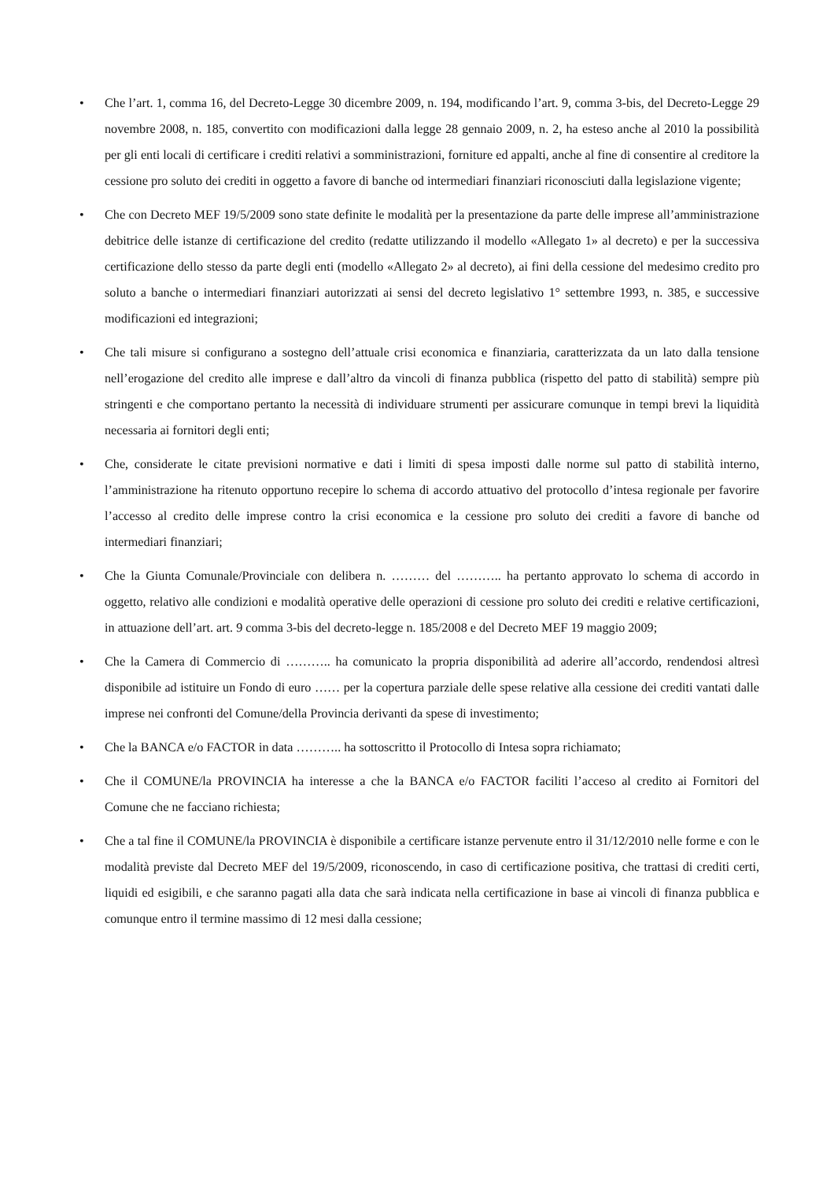• Che l’art. 1, comma 16, del Decreto-Legge 30 dicembre 2009, n. 194, modificando l’art. 9, comma 3-bis, del Decreto-Legge 29 novembre 2008, n. 185, convertito con modificazioni dalla legge 28 gennaio 2009, n. 2, ha esteso anche al 2010 la possibilità per gli enti locali di certificare i crediti relativi a somministrazioni, forniture ed appalti, anche al fine di consentire al creditore la cessione pro soluto dei crediti in oggetto a favore di banche od intermediari finanziari riconosciuti dalla legislazione vigente;
• Che con Decreto MEF 19/5/2009 sono state definite le modalità per la presentazione da parte delle imprese all’amministrazione debitrice delle istanze di certificazione del credito (redatte utilizzando il modello «Allegato 1» al decreto) e per la successiva certificazione dello stesso da parte degli enti (modello «Allegato 2» al decreto), ai fini della cessione del medesimo credito pro soluto a banche o intermediari finanziari autorizzati ai sensi del decreto legislativo 1° settembre 1993, n. 385, e successive modificazioni ed integrazioni;
• Che tali misure si configurano a sostegno dell’attuale crisi economica e finanziaria, caratterizzata da un lato dalla tensione nell’erogazione del credito alle imprese e dall’altro da vincoli di finanza pubblica (rispetto del patto di stabilità) sempre più stringenti e che comportano pertanto la necessità di individuare strumenti per assicurare comunque in tempi brevi la liquidità necessaria ai fornitori degli enti;
• Che, considerate le citate previsioni normative e dati i limiti di spesa imposti dalle norme sul patto di stabilità interno, l’amministrazione ha ritenuto opportuno recepire lo schema di accordo attuativo del protocollo d’intesa regionale per favorire l’accesso al credito delle imprese contro la crisi economica e la cessione pro soluto dei crediti a favore di banche od intermediari finanziari;
• Che la Giunta Comunale/Provinciale con delibera n. ……… del ……….. ha pertanto approvato lo schema di accordo in oggetto, relativo alle condizioni e modalità operative delle operazioni di cessione pro soluto dei crediti e relative certificazioni, in attuazione dell’art. art. 9 comma 3-bis del decreto-legge n. 185/2008 e del Decreto MEF 19 maggio 2009;
• Che la Camera di Commercio di ……….. ha comunicato la propria disponibilità ad aderire all’accordo, rendendosi altresì disponibile ad istituire un Fondo di euro …… per la copertura parziale delle spese relative alla cessione dei crediti vantati dalle imprese nei confronti del Comune/della Provincia derivanti da spese di investimento;
• Che la BANCA e/o FACTOR in data ……….. ha sottoscritto il Protocollo di Intesa sopra richiamato;
• Che il COMUNE/la PROVINCIA ha interesse a che la BANCA e/o FACTOR faciliti l’acceso al credito ai Fornitori del Comune che ne facciano richiesta;
• Che a tal fine il COMUNE/la PROVINCIA è disponibile a certificare istanze pervenute entro il 31/12/2010 nelle forme e con le modalità previste dal Decreto MEF del 19/5/2009, riconoscendo, in caso di certificazione positiva, che trattasi di crediti certi, liquidi ed esigibili, e che saranno pagati alla data che sarà indicata nella certificazione in base ai vincoli di finanza pubblica e comunque entro il termine massimo di 12 mesi dalla cessione;